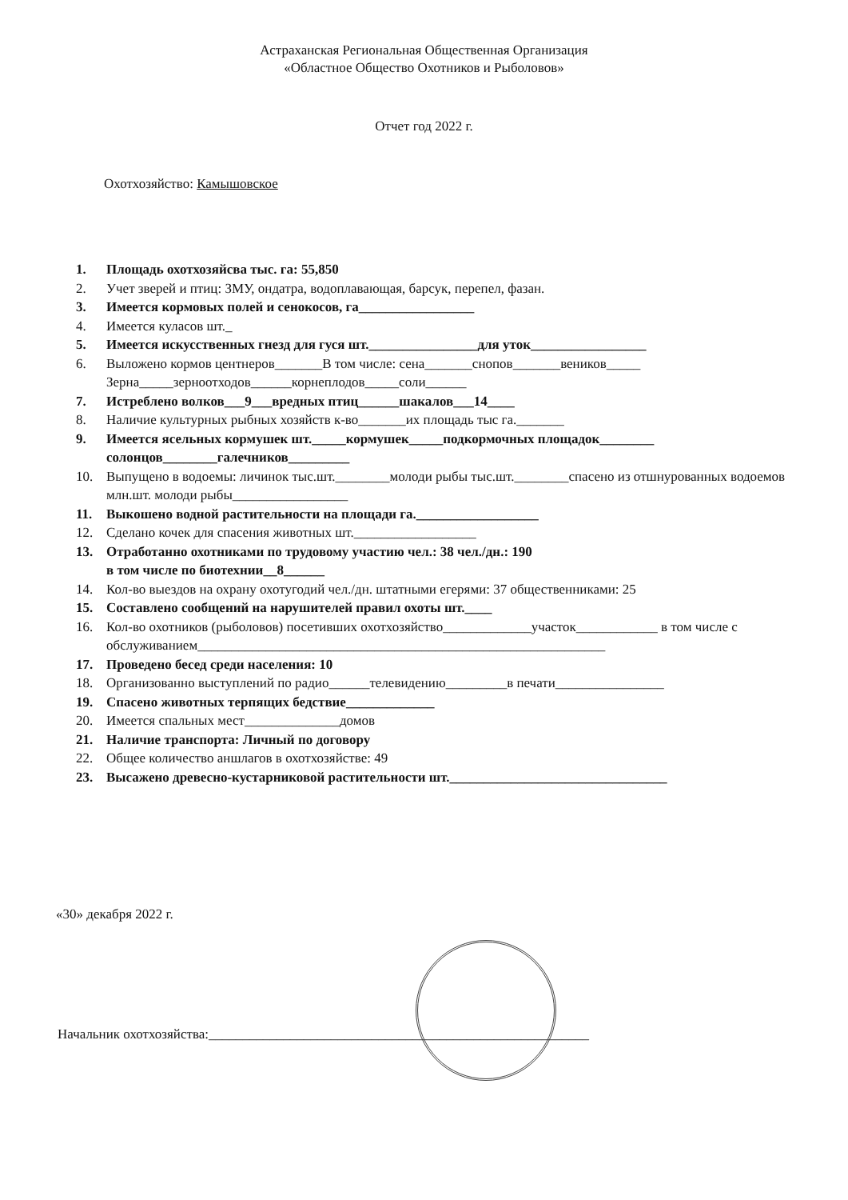Астраханская Региональная Общественная Организация
«Областное Общество Охотников и Рыболовов»
Отчет год 2022 г.
Охотхозяйство: Камышовское
1. Площадь охотхозяйсва тыс. га: 55,850
2. Учет зверей и птиц: ЗМУ, ондатра, водоплавающая, барсук, перепел, фазан.
3. Имеется кормовых полей и сенокосов, га_________________
4. Имеется куласов шт._
5. Имеется искусственных гнезд для гуся шт.________________для уток_________________
6. Выложено кормов центнеров_______В том числе: сена_______снопов_______веников_____ Зерна_____зерноотходов______корнеплодов_____соли______
7. Истреблено волков___9___вредных птиц______шакалов___14____
8. Наличие культурных рыбных хозяйств к-во_______их площадь тыс га._______
9. Имеется ясельных кормушек шт._____кормушек_____подкормочных площадок________ солонцов________галечников_________
10. Выпущено в водоемы: личинок тыс.шт.________молоди рыбы тыс.шт.________спасено из отшнурованных водоемов млн.шт. молоди рыбы_________________
11. Выкошено водной растительности на площади га.__________________
12. Сделано кочек для спасения животных шт.__________________
13. Отработанно охотниками по трудовому участию чел.: 38 чел./дн.: 190
в том числе по биотехнии__8______
14. Кол-во выездов на охрану охотугодий чел./дн. штатными егерями: 37 общественниками: 25
15. Составлено сообщений на нарушителей правил охоты шт.____
16. Кол-во охотников (рыболовов) посетивших охотхозяйство_____________участок____________ в том числе с обслуживанием____________________________________________________________
17. Проведено бесед среди населения: 10
18. Организованно выступлений по радио______телевидению_________в печати________________
19. Спасено животных терпящих бедствие_____________
20. Имеется спальных мест______________домов
21. Наличие транспорта: Личный по договору
22. Общее количество аншлагов в охотхозяйстве: 49
23. Высажено древесно-кустарниковой растительности шт.________________________________
«30» декабря 2022 г.
Начальник охотхозяйства:________________________________________________________